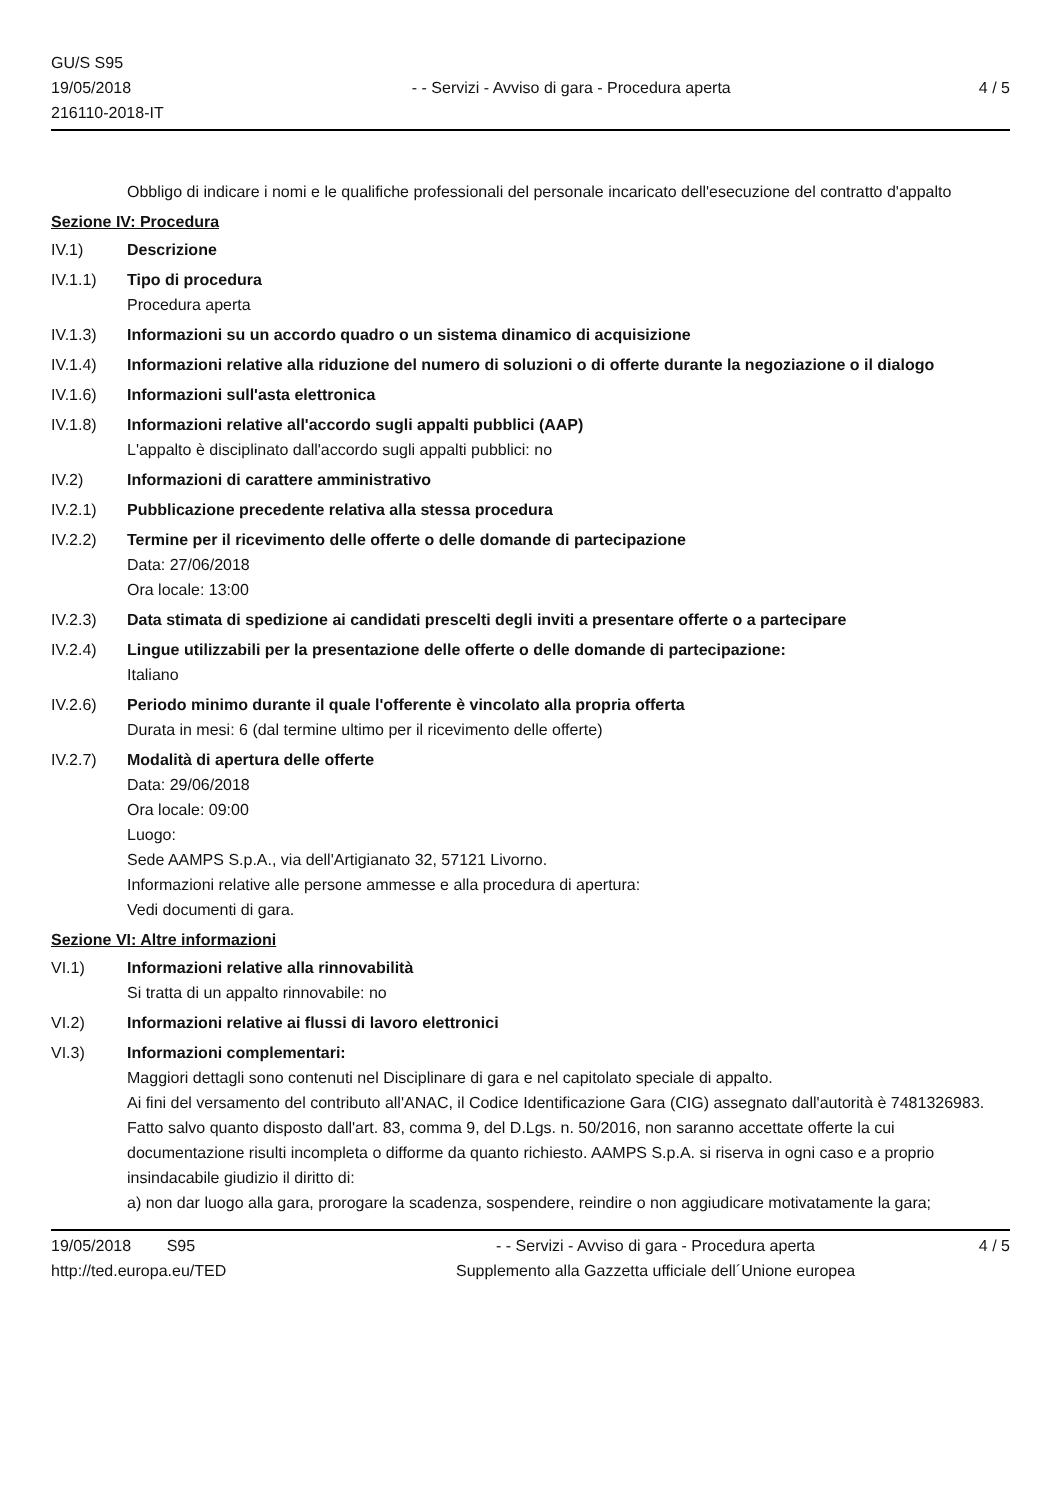GU/S S95
19/05/2018
216110-2018-IT
- - Servizi - Avviso di gara - Procedura aperta
4 / 5
Obbligo di indicare i nomi e le qualifiche professionali del personale incaricato dell'esecuzione del contratto d'appalto
Sezione IV: Procedura
IV.1) Descrizione
IV.1.1) Tipo di procedura
Procedura aperta
IV.1.3) Informazioni su un accordo quadro o un sistema dinamico di acquisizione
IV.1.4) Informazioni relative alla riduzione del numero di soluzioni o di offerte durante la negoziazione o il dialogo
IV.1.6) Informazioni sull'asta elettronica
IV.1.8) Informazioni relative all'accordo sugli appalti pubblici (AAP)
L'appalto è disciplinato dall'accordo sugli appalti pubblici: no
IV.2) Informazioni di carattere amministrativo
IV.2.1) Pubblicazione precedente relativa alla stessa procedura
IV.2.2) Termine per il ricevimento delle offerte o delle domande di partecipazione
Data: 27/06/2018
Ora locale: 13:00
IV.2.3) Data stimata di spedizione ai candidati prescelti degli inviti a presentare offerte o a partecipare
IV.2.4) Lingue utilizzabili per la presentazione delle offerte o delle domande di partecipazione:
Italiano
IV.2.6) Periodo minimo durante il quale l'offerente è vincolato alla propria offerta
Durata in mesi: 6 (dal termine ultimo per il ricevimento delle offerte)
IV.2.7) Modalità di apertura delle offerte
Data: 29/06/2018
Ora locale: 09:00
Luogo:
Sede AAMPS S.p.A., via dell'Artigianato 32, 57121 Livorno.
Informazioni relative alle persone ammesse e alla procedura di apertura:
Vedi documenti di gara.
Sezione VI: Altre informazioni
VI.1) Informazioni relative alla rinnovabilità
Si tratta di un appalto rinnovabile: no
VI.2) Informazioni relative ai flussi di lavoro elettronici
VI.3) Informazioni complementari:
Maggiori dettagli sono contenuti nel Disciplinare di gara e nel capitolato speciale di appalto.
Ai fini del versamento del contributo all'ANAC, il Codice Identificazione Gara (CIG) assegnato dall'autorità è 7481326983.
Fatto salvo quanto disposto dall'art. 83, comma 9, del D.Lgs. n. 50/2016, non saranno accettate offerte la cui documentazione risulti incompleta o difforme da quanto richiesto. AAMPS S.p.A. si riserva in ogni caso e a proprio insindacabile giudizio il diritto di:
a) non dar luogo alla gara, prorogare la scadenza, sospendere, reindire o non aggiudicare motivatamente la gara;
19/05/2018 S95
http://ted.europa.eu/TED
- - Servizi - Avviso di gara - Procedura aperta
Supplemento alla Gazzetta ufficiale dell´Unione europea
4 / 5